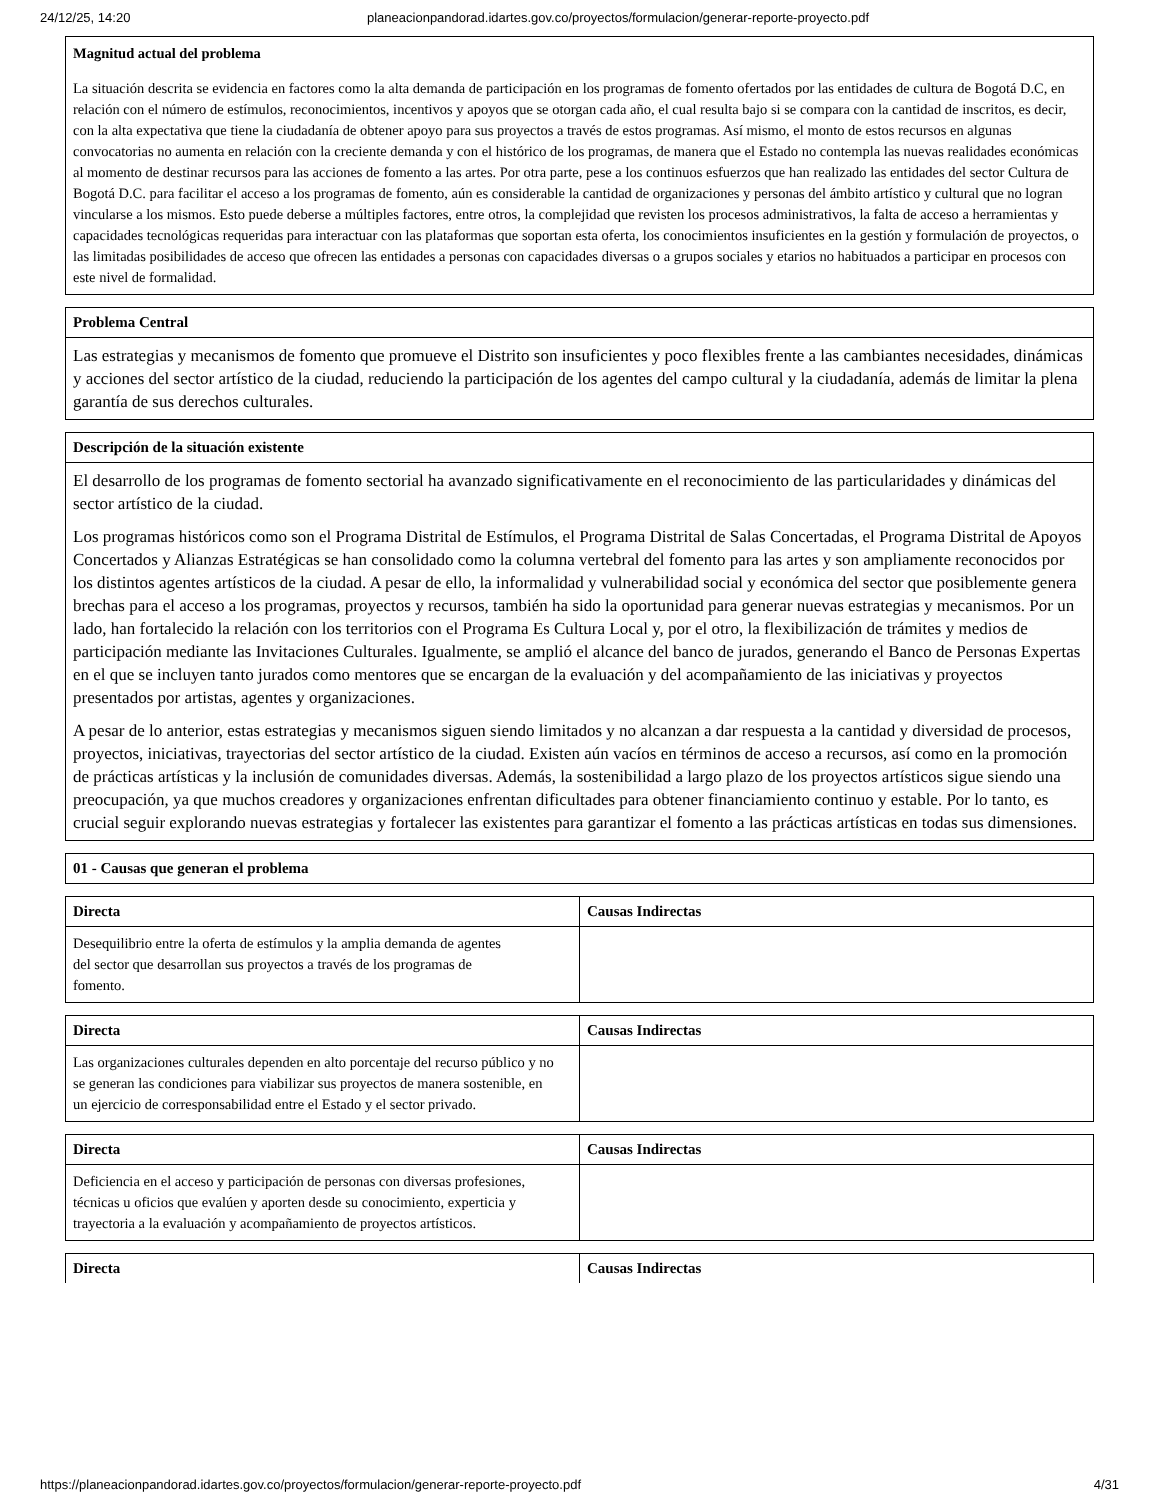24/12/25, 14:20 planeacionpandorad.idartes.gov.co/proyectos/formulacion/generar-reporte-proyecto.pdf
| Magnitud actual del problema La situación descrita se evidencia en factores como la alta demanda de participación en los programas de fomento ofertados por las entidades de cultura de Bogotá D.C, en relación con el número de estímulos, reconocimientos, incentivos y apoyos que se otorgan cada año, el cual resulta bajo si se compara con la cantidad de inscritos, es decir, con la alta expectativa que tiene la ciudadanía de obtener apoyo para sus proyectos a través de estos programas. Así mismo, el monto de estos recursos en algunas convocatorias no aumenta en relación con la creciente demanda y con el histórico de los programas, de manera que el Estado no contempla las nuevas realidades económicas al momento de destinar recursos para las acciones de fomento a las artes. Por otra parte, pese a los continuos esfuerzos que han realizado las entidades del sector Cultura de Bogotá D.C. para facilitar el acceso a los programas de fomento, aún es considerable la cantidad de organizaciones y personas del ámbito artístico y cultural que no logran vincularse a los mismos. Esto puede deberse a múltiples factores, entre otros, la complejidad que revisten los procesos administrativos, la falta de acceso a herramientas y capacidades tecnológicas requeridas para interactuar con las plataformas que soportan esta oferta, los conocimientos insuficientes en la gestión y formulación de proyectos, o las limitadas posibilidades de acceso que ofrecen las entidades a personas con capacidades diversas o a grupos sociales y etarios no habituados a participar en procesos con este nivel de formalidad. |
| Problema Central |
| --- |
| Las estrategias y mecanismos de fomento que promueve el Distrito son insuficientes y poco flexibles frente a las cambiantes necesidades, dinámicas y acciones del sector artístico de la ciudad, reduciendo la participación de los agentes del campo cultural y la ciudadanía, además de limitar la plena garantía de sus derechos culturales. |
| Descripción de la situación existente |
| --- |
| El desarrollo de los programas de fomento sectorial ha avanzado significativamente en el reconocimiento de las particularidades y dinámicas del sector artístico de la ciudad. Los programas históricos como son el Programa Distrital de Estímulos, el Programa Distrital de Salas Concertadas, el Programa Distrital de Apoyos Concertados y Alianzas Estratégicas se han consolidado como la columna vertebral del fomento para las artes y son ampliamente reconocidos por los distintos agentes artísticos de la ciudad. A pesar de ello, la informalidad y vulnerabilidad social y económica del sector que posiblemente genera brechas para el acceso a los programas, proyectos y recursos, también ha sido la oportunidad para generar nuevas estrategias y mecanismos. Por un lado, han fortalecido la relación con los territorios con el Programa Es Cultura Local y, por el otro, la flexibilización de trámites y medios de participación mediante las Invitaciones Culturales. Igualmente, se amplió el alcance del banco de jurados, generando el Banco de Personas Expertas en el que se incluyen tanto jurados como mentores que se encargan de la evaluación y del acompañamiento de las iniciativas y proyectos presentados por artistas, agentes y organizaciones. A pesar de lo anterior, estas estrategias y mecanismos siguen siendo limitados y no alcanzan a dar respuesta a la cantidad y diversidad de procesos, proyectos, iniciativas, trayectorias del sector artístico de la ciudad. Existen aún vacíos en términos de acceso a recursos, así como en la promoción de prácticas artísticas y la inclusión de comunidades diversas. Además, la sostenibilidad a largo plazo de los proyectos artísticos sigue siendo una preocupación, ya que muchos creadores y organizaciones enfrentan dificultades para obtener financiamiento continuo y estable. Por lo tanto, es crucial seguir explorando nuevas estrategias y fortalecer las existentes para garantizar el fomento a las prácticas artísticas en todas sus dimensiones. |
| 01 - Causas que generan el problema |
| --- |
| Directa | Causas Indirectas |
| --- | --- |
| Desequilibrio entre la oferta de estímulos y la amplia demanda de agentes del sector que desarrollan sus proyectos a través de los programas de fomento. | |
| Directa | Causas Indirectas |
| --- | --- |
| Las organizaciones culturales dependen en alto porcentaje del recurso público y no se generan las condiciones para viabilizar sus proyectos de manera sostenible, en un ejercicio de corresponsabilidad entre el Estado y el sector privado. | |
| Directa | Causas Indirectas |
| --- | --- |
| Deficiencia en el acceso y participación de personas con diversas profesiones, técnicas u oficios que evalúen y aporten desde su conocimiento, experticia y trayectoria a la evaluación y acompañamiento de proyectos artísticos. | |
| Directa | Causas Indirectas |
| --- | --- |
https://planeacionpandorad.idartes.gov.co/proyectos/formulacion/generar-reporte-proyecto.pdf 4/31